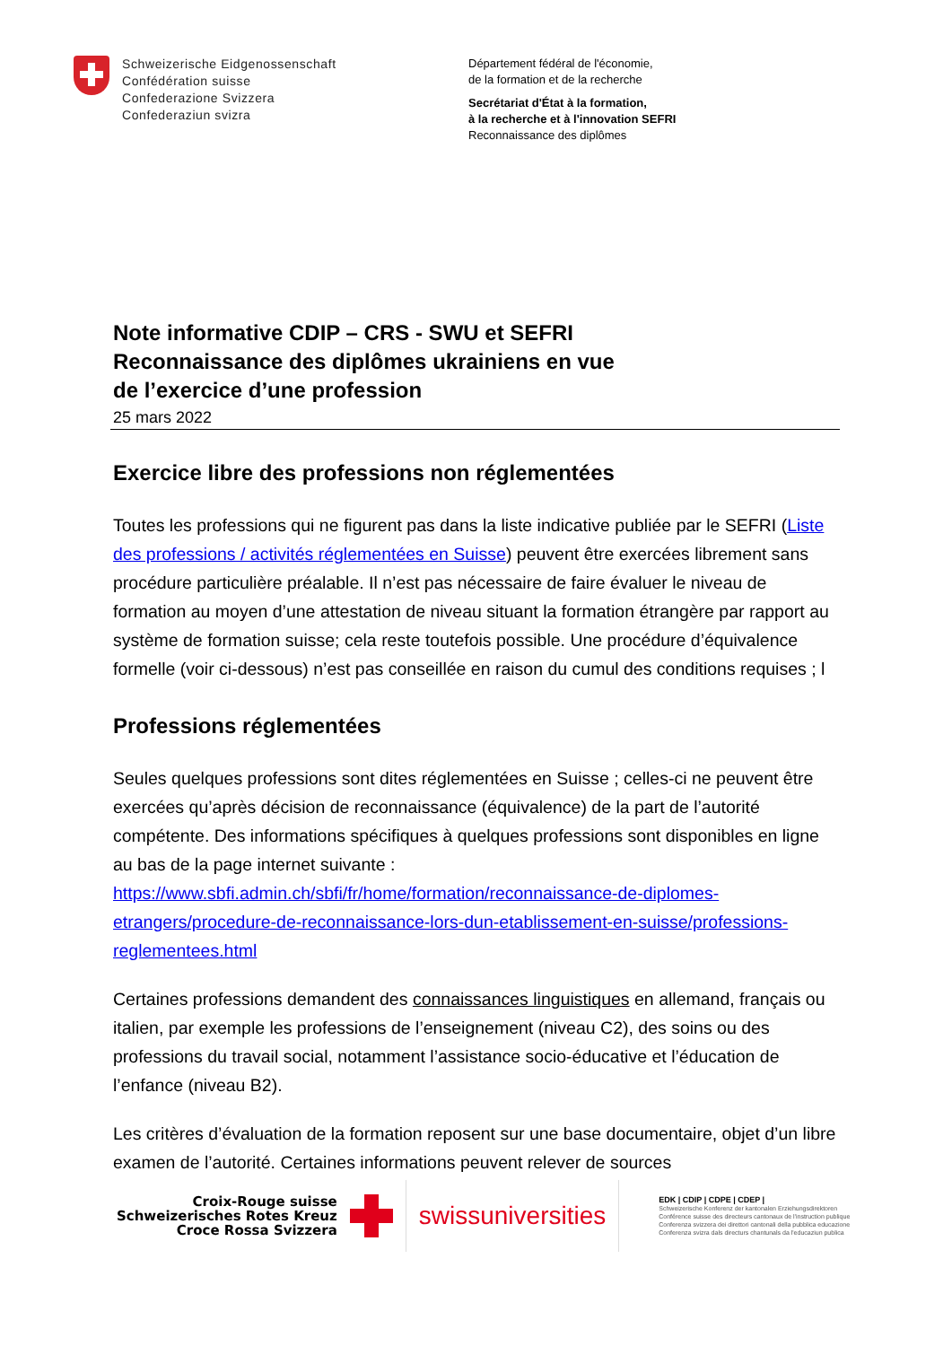Schweizerische Eidgenossenschaft
Confédération suisse
Confederazione Svizzera
Confederaziun svizra
Département fédéral de l'économie,
de la formation et de la recherche
Secrétariat d'État à la formation,
à la recherche et à l'innovation SEFRI
Reconnaissance des diplômes
Note informative CDIP – CRS - SWU et SEFRI
Reconnaissance des diplômes ukrainiens en vue
de l’exercice d’une profession
25 mars 2022
Exercice libre des professions non réglementées
Toutes les professions qui ne figurent pas dans la liste indicative publiée par le SEFRI (Liste des professions / activités réglementées en Suisse) peuvent être exercées librement sans procédure particulière préalable. Il n’est pas nécessaire de faire évaluer le niveau de formation au moyen d’une attestation de niveau situant la formation étrangère par rapport au système de formation suisse; cela reste toutefois possible. Une procédure d’équivalence formelle (voir ci-dessous) n’est pas conseillée en raison du cumul des conditions requises ; l
Professions réglementées
Seules quelques professions sont dites réglementées en Suisse ; celles-ci ne peuvent être exercées qu’après décision de reconnaissance (équivalence) de la part de l’autorité compétente. Des informations spécifiques à quelques professions sont disponibles en ligne au bas de la page internet suivante :
https://www.sbfi.admin.ch/sbfi/fr/home/formation/reconnaissance-de-diplomes-etrangers/procedure-de-reconnaissance-lors-dun-etablissement-en-suisse/professions-reglementees.html
Certaines professions demandent des connaissances linguistiques en allemand, français ou italien, par exemple les professions de l’enseignement (niveau C2), des soins ou des professions du travail social, notamment l’assistance socio-éducative et l’éducation de l’enfance (niveau B2).
Les critères d’évaluation de la formation reposent sur une base documentaire, objet d’un libre examen de l’autorité. Certaines informations peuvent relever de sources
Croix-Rouge suisse
Schweizerisches Rotes Kreuz
Croce Rossa Svizzera
swissuniversities
EDK | CDIP | CDPE | CDEP |
Schweizerische Konferenz der kantonalen Erziehungsdirektoren
Conférence suisse des directeurs cantonaux de l'instruction publique
Conferenza svizzera dei direttori cantonali della pubblica educazione
Conferenza svizra dals directurs chantunals da l'educaziun publica